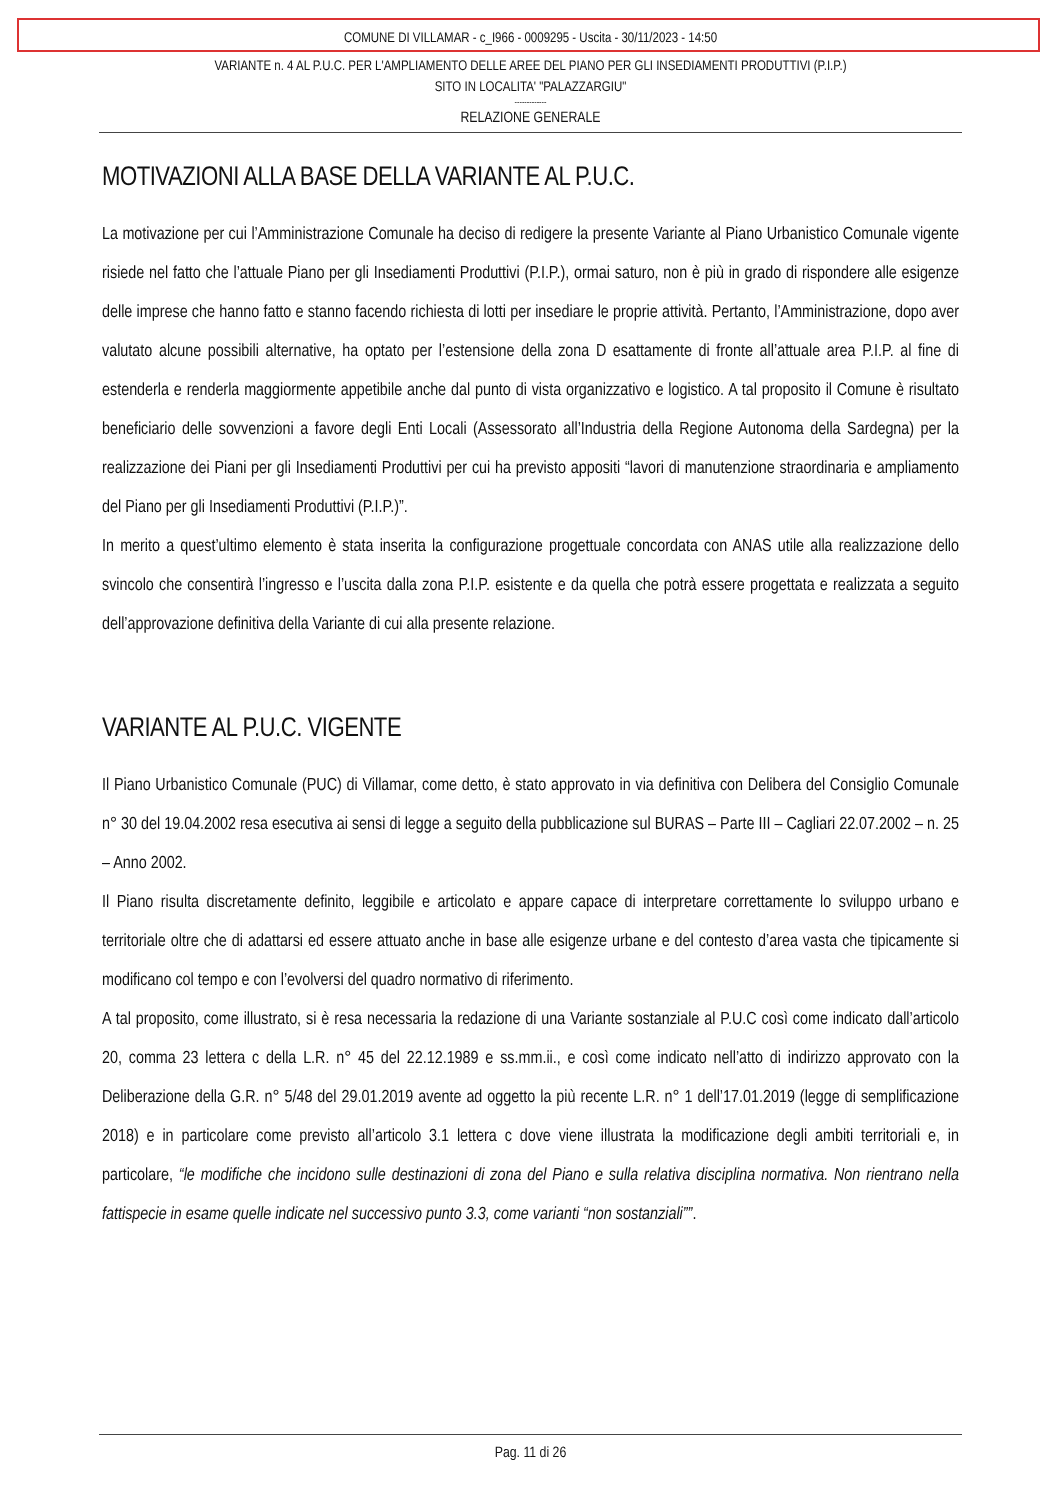COMUNE DI VILLAMAR - c_I966 - 0009295 - Uscita - 30/11/2023 - 14:50
VARIANTE n. 4 AL P.U.C. PER L'AMPLIAMENTO DELLE AREE DEL PIANO PER GLI INSEDIAMENTI PRODUTTIVI (P.I.P.)
SITO IN LOCALITA' "PALAZZARGIU"
-------------
RELAZIONE GENERALE
MOTIVAZIONI ALLA BASE DELLA VARIANTE AL P.U.C.
La motivazione per cui l’Amministrazione Comunale ha deciso di redigere la presente Variante al Piano Urbanistico Comunale vigente risiede nel fatto che l’attuale Piano per gli Insediamenti Produttivi (P.I.P.), ormai saturo, non è più in grado di rispondere alle esigenze delle imprese che hanno fatto e stanno facendo richiesta di lotti per insediare le proprie attività. Pertanto, l’Amministrazione, dopo aver valutato alcune possibili alternative, ha optato per l’estensione della zona D esattamente di fronte all’attuale area P.I.P. al fine di estenderla e renderla maggiormente appetibile anche dal punto di vista organizzativo e logistico. A tal proposito il Comune è risultato beneficiario delle sovvenzioni a favore degli Enti Locali (Assessorato all’Industria della Regione Autonoma della Sardegna) per la realizzazione dei Piani per gli Insediamenti Produttivi per cui ha previsto appositi “lavori di manutenzione straordinaria e ampliamento del Piano per gli Insediamenti Produttivi (P.I.P.)”.
In merito a quest’ultimo elemento è stata inserita la configurazione progettuale concordata con ANAS utile alla realizzazione dello svincolo che consentirà l’ingresso e l’uscita dalla zona P.I.P. esistente e da quella che potrà essere progettata e realizzata a seguito dell’approvazione definitiva della Variante di cui alla presente relazione.
VARIANTE AL P.U.C. VIGENTE
Il Piano Urbanistico Comunale (PUC) di Villamar, come detto, è stato approvato in via definitiva con Delibera del Consiglio Comunale n° 30 del 19.04.2002 resa esecutiva ai sensi di legge a seguito della pubblicazione sul BURAS – Parte III – Cagliari 22.07.2002 – n. 25 – Anno 2002.
Il Piano risulta discretamente definito, leggibile e articolato e appare capace di interpretare correttamente lo sviluppo urbano e territoriale oltre che di adattarsi ed essere attuato anche in base alle esigenze urbane e del contesto d’area vasta che tipicamente si modificano col tempo e con l’evolversi del quadro normativo di riferimento.
A tal proposito, come illustrato, si è resa necessaria la redazione di una Variante sostanziale al P.U.C così come indicato dall’articolo 20, comma 23 lettera c della L.R. n° 45 del 22.12.1989 e ss.mm.ii., e così come indicato nell’atto di indirizzo approvato con la Deliberazione della G.R. n° 5/48 del 29.01.2019 avente ad oggetto la più recente L.R. n° 1 dell’17.01.2019 (legge di semplificazione 2018) e in particolare come previsto all’articolo 3.1 lettera c dove viene illustrata la modificazione degli ambiti territoriali e, in particolare, “le modifiche che incidono sulle destinazioni di zona del Piano e sulla relativa disciplina normativa. Non rientrano nella fattispecie in esame quelle indicate nel successivo punto 3.3, come varianti “non sostanziali””.
Pag. 11 di 26